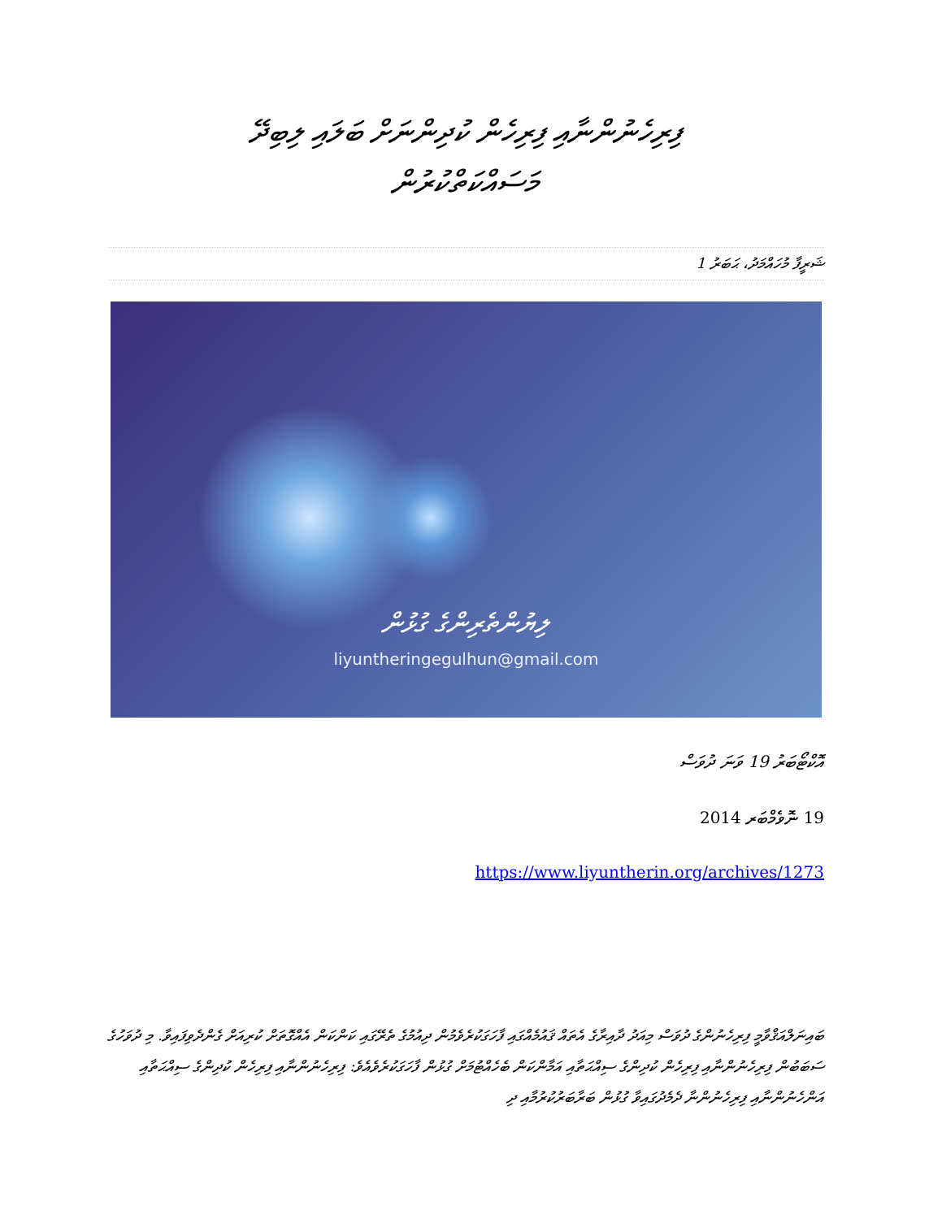ފިރިހެނުންނާއި ފިރިހެން ކުދިންނަށް ބަލައި ލިބިދޭ
މަސައްކަތްކުރުން
ޝަރީފާ މުހައްމަދު، ޙަބަރު 1
ލިޔުންތެރިންގެ ގުޅުން
liyuntheringegulhun@gmail.com
އޮކްޓޯބަރު 19 ވަނަ ދުވަސް
19 ނޮވެމްބަރ 2014
https://www.liyuntherin.org/archives/1273
ބައިނަލްއަޤްވާމީ ފިރިހެނުންގެ ދުވަސް މިއަދު ދާއިރާގެ އެތައް ޤައުމެއްގައި ފާހަގަކުރެވެމުން ދިއުމުގެ ތެރޭގައި ކަންކަން އެއްގޮތަށް ކުރިއަށް ގެންދެވިފައިވާ. މި ދުވަހުގެ ސަބަބުން ފިރިހެނުންނާއި ފިރިހެން ކުދިންގެ ސިއްޙަތާއި އަމާންކަން ބެހެއްޓުމަށް ގުޅުން ފާހަގަކުރެވެއެވެ: ފިރިހެނުންނާއި ފިރިހެން ކުދިންގެ ސިއްޙަތާއި އަންހެނުންނާއި ފިރިހެނުންނާ ދެމެދުގައިވާ ގުޅުން ބަރާބަރުކުރުމާއި ދި